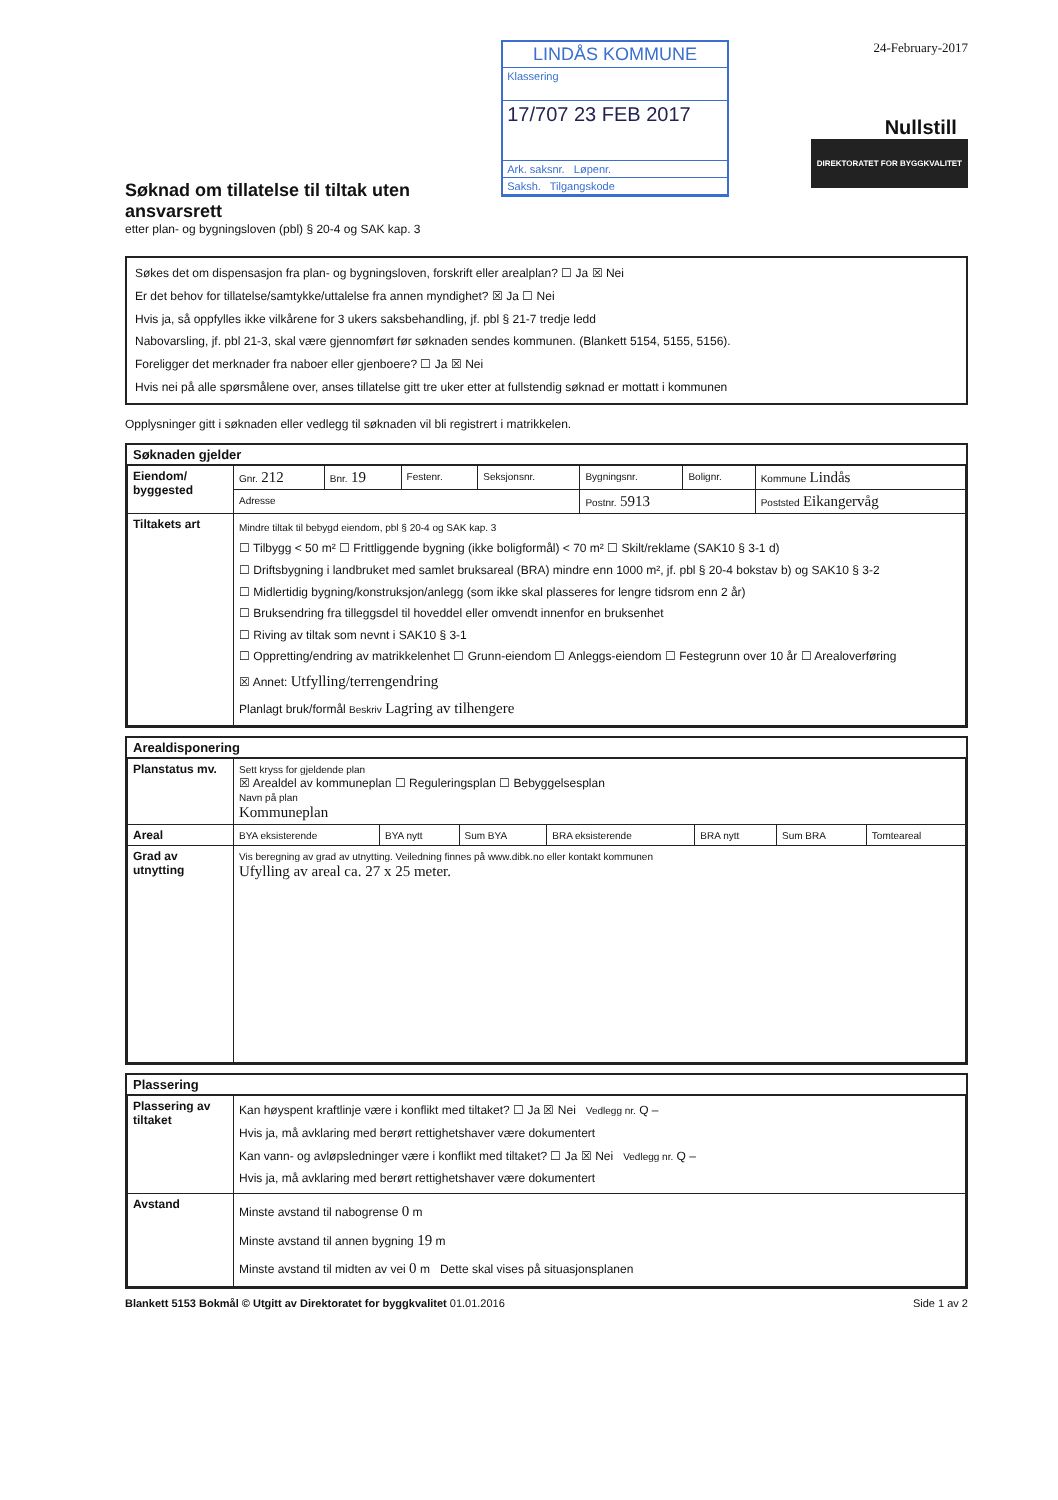Søknad om tillatelse til tiltak uten ansvarsrett
etter plan- og bygningsloven (pbl) § 20-4 og SAK kap. 3
LINDÅS KOMMUNE
Klassering
17/707 23 FEB 2017
Ark. saksnr. Løpenr.
Saksh. Tilgangskode
24-February-2017
Nullstill DIREKTORATET FOR BYGGKVALITET
Søkes det om dispensasjon fra plan- og bygningsloven, forskrift eller arealplan? ☐ Ja ☒ Nei
Er det behov for tillatelse/samtykke/uttalelse fra annen myndighet? ☒ Ja ☐ Nei
Hvis ja, så oppfylles ikke vilkårene for 3 ukers saksbehandling, jf. pbl § 21-7 tredje ledd
Nabovarsling, jf. pbl 21-3, skal være gjennomført før søknaden sendes kommunen. (Blankett 5154, 5155, 5156).
Foreligger det merknader fra naboer eller gjenboere? ☐ Ja ☒ Nei
Hvis nei på alle spørsmålene over, anses tillatelse gitt tre uker etter at fullstendig søknad er mottatt i kommunen
Opplysninger gitt i søknaden eller vedlegg til søknaden vil bli registrert i matrikkelen.
Søknaden gjelder
| Eiendom/ byggested | Gnr. 212 | Bnr. 19 | Festenr. | Seksjonsnr. | Bygningsnr. | Bolignr. | Kommune Lindås |
| | Adresse | | | | Postnr. 5913 | | Poststed Eikangervåg |
| Tiltakets art | Mindre tiltak til bebygd eiendom, pbl § 20-4 og SAK kap. 3 ☐ Tilbygg < 50 m² ☐ Frittliggende bygning (ikke boligformål) < 70 m² ☐ Skilt/reklame (SAK10 § 3-1 d) ☐ Driftsbygning i landbruket med samlet bruksareal (BRA) mindre enn 1000 m², jf. pbl § 20-4 bokstav b) og SAK10 § 3-2 ☐ Midlertidig bygning/konstruksjon/anlegg (som ikke skal plasseres for lengre tidsrom enn 2 år) ☐ Bruksendring fra tilleggsdel til hoveddel eller omvendt innenfor en bruksenhet ☐ Riving av tiltak som nevnt i SAK10 § 3-1 ☐ Oppretting/endring av matrikkelenhet ☐ Grunn-eiendom ☐ Anleggs-eiendom ☐ Festegrunn over 10 år ☐ Arealoverføring ☒ Annet: Utfylling/terrengendring Planlagt bruk/formål Beskriv Lagring av tilhengere | | | | | | |
Arealdisponering
| Planstatus mv. | Sett kryss for gjeldende plan ☒ Arealdel av kommuneplan ☐ Reguleringsplan ☐ Bebyggelsesplan Navn på plan Kommuneplan | | | | | | |
| Areal | BYA eksisterende | BYA nytt | Sum BYA | BRA eksisterende | BRA nytt | Sum BRA | Tomteareal |
| Grad av utnytting | Vis beregning av grad av utnytting. Veiledning finnes på www.dibk.no eller kontakt kommunen Ufylling av areal ca. 27 x 25 meter. | | | | | | |
Plassering
| Plassering av tiltaket | Kan høyspent kraftlinje være i konflikt med tiltaket? ☐ Ja ☒ Nei Vedlegg nr. Q – Hvis ja, må avklaring med berørt rettighetshaver være dokumentert Kan vann- og avløpsledninger være i konflikt med tiltaket? ☐ Ja ☒ Nei Vedlegg nr. Q – Hvis ja, må avklaring med berørt rettighetshaver være dokumentert |
| Avstand | Minste avstand til nabogrense 0 m Minste avstand til annen bygning 19 m Minste avstand til midten av vei 0 m Dette skal vises på situasjonsplanen |
Blankett 5153 Bokmål © Utgitt av Direktoratet for byggkvalitet 01.01.2016 Side 1 av 2